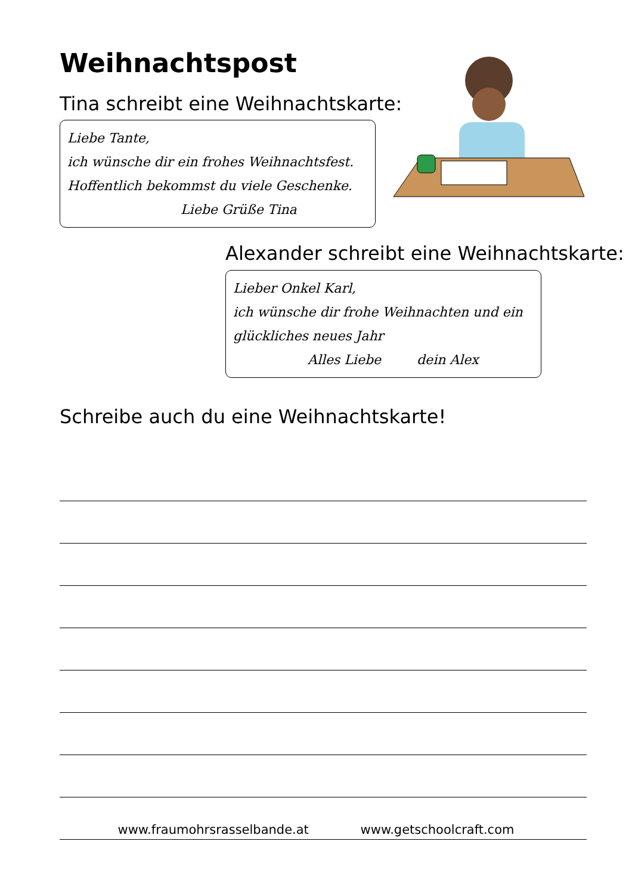Weihnachtspost
Tina schreibt eine Weihnachtskarte:
Liebe Tante,
ich wünsche dir ein frohes Weihnachtsfest.
Hoffentlich bekommst du viele Geschenke.
Liebe Grüße Tina
Alexander schreibt eine Weihnachtskarte:
Lieber Onkel Karl,
ich wünsche dir frohe Weihnachten und ein
glückliches neues Jahr
Alles Liebe dein Alex
Schreibe auch du eine Weihnachtskarte!
www.fraumohrsrasselbande.at www.getschoolcraft.com